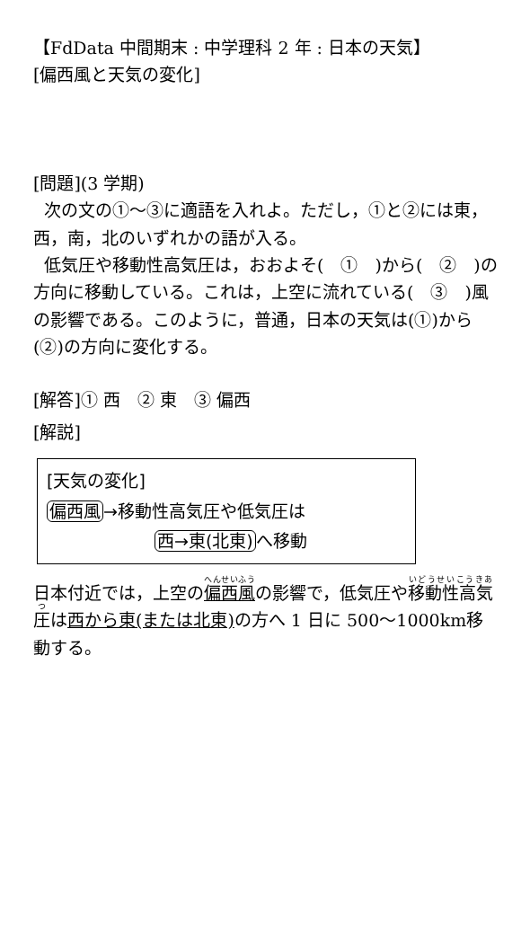【FdData 中間期末 : 中学理科 2 年 : 日本の天気】
[偏西風と天気の変化]
[問題](3 学期)
次の文の①～③に適語を入れよ。ただし，①と②には東，西，南，北のいずれかの語が入る。
低気圧や移動性高気圧は，おおよそ(　①　)から(　②　)の方向に移動している。これは，上空に流れている(　③　)風の影響である。このように，普通，日本の天気は(①)から(②)の方向に変化する。
[解答]① 西　② 東　③ 偏西
[解説]
[天気の変化]
偏西風→移動性高気圧や低気圧は
西→東(北東) へ移動
日本付近では，上空の偏西風の影響で，低気圧や移動性高気圧は西から東(または北東) の方へ 1 日に 500～1000km移動する。